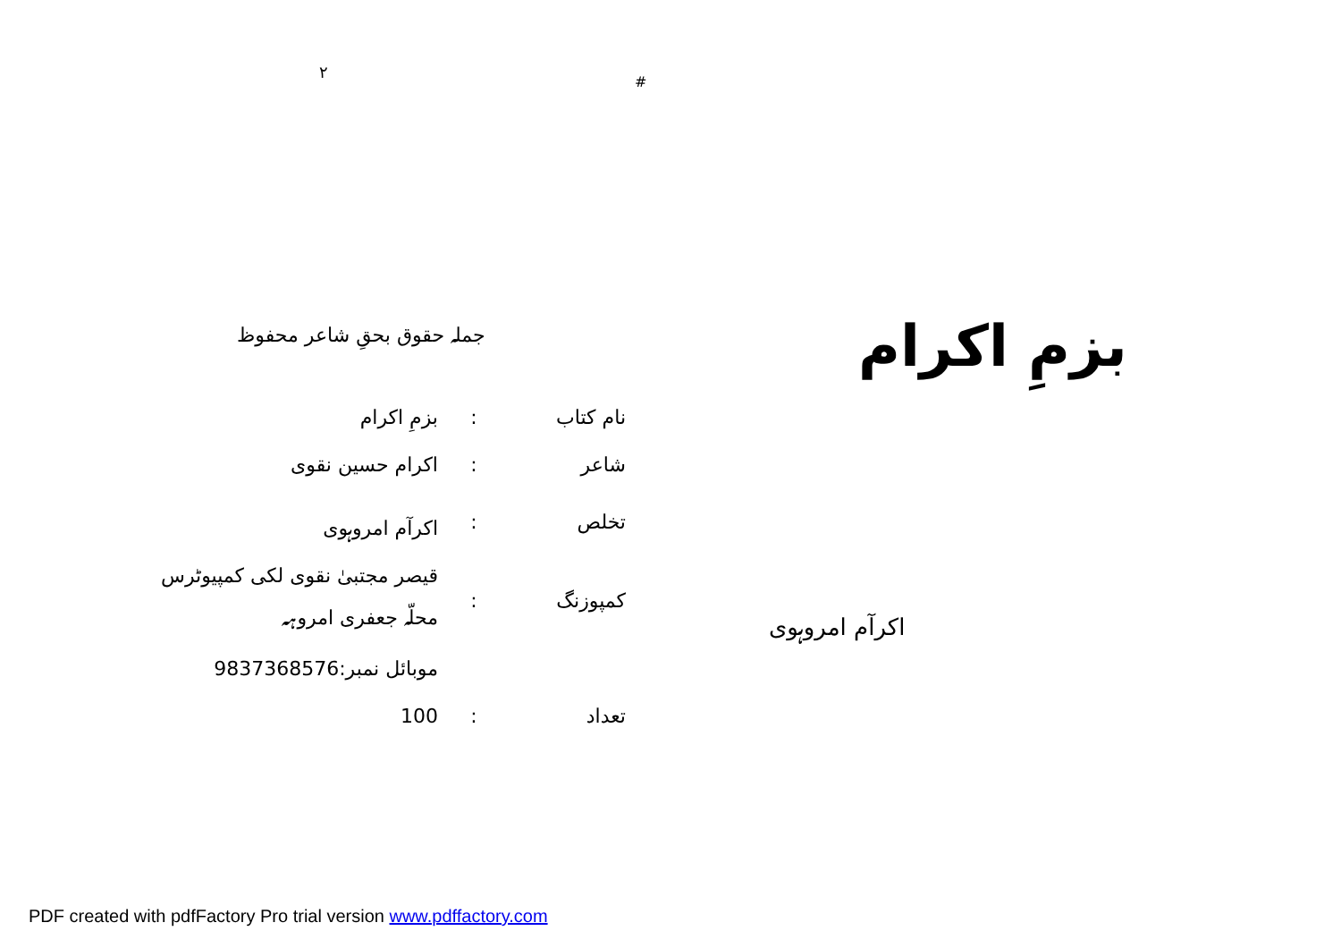۲
جملہ حقوق بحقِ شاعر محفوظ
| نام کتاب | : | بزمِ اکرام |
| شاعر | : | اکرام حسین نقوی |
| تخلص | : | اکرآم امروہوی |
| کمپوزنگ | : | قیصر مجتبیٰ نقوی لکی کمپیوٹرس محلّہ جعفری امروہہ |
| | | موبائل نمبر:9837368576 |
| تعداد | : | 100 |
#
بزمِ اکرام
اکرآم امروہوی
PDF created with pdfFactory Pro trial version www.pdffactory.com